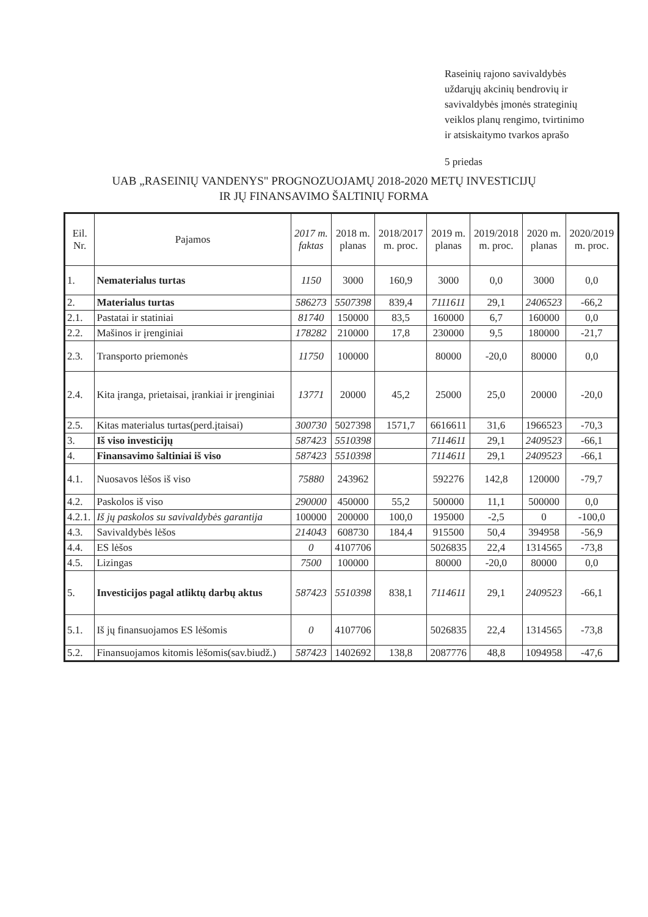Raseinių rajono savivaldybės
uždarųjų akcinių bendrovių ir
savivaldybės įmonės strateginių
veiklos planų rengimo, tvirtinimo
ir atsiskaitymo tvarkos aprašo
5 priedas
UAB „RASEINIŲ VANDENYS" PROGNOZUOJAMŲ 2018-2020 METŲ INVESTICIJŲ
IR JŲ FINANSAVIMO ŠALTINIŲ FORMA
| Eil. Nr. | Pajamos | 2017 m. faktas | 2018 m. planas | 2018/2017 m. proc. | 2019 m. planas | 2019/2018 m. proc. | 2020 m. planas | 2020/2019 m. proc. |
| --- | --- | --- | --- | --- | --- | --- | --- | --- |
| 1. | Nematerialus turtas | 1150 | 3000 | 160,9 | 3000 | 0,0 | 3000 | 0,0 |
| 2. | Materialus turtas | 586273 | 5507398 | 839,4 | 7111611 | 29,1 | 2406523 | -66,2 |
| 2.1. | Pastatai ir statiniai | 81740 | 150000 | 83,5 | 160000 | 6,7 | 160000 | 0,0 |
| 2.2. | Mašinos ir įrenginiai | 178282 | 210000 | 17,8 | 230000 | 9,5 | 180000 | -21,7 |
| 2.3. | Transporto priemonės | 11750 | 100000 | | 80000 | -20,0 | 80000 | 0,0 |
| 2.4. | Kita įranga, prietaisai, įrankiai ir įrenginiai | 13771 | 20000 | 45,2 | 25000 | 25,0 | 20000 | -20,0 |
| 2.5. | Kitas materialus turtas(perd.įtaisai) | 300730 | 5027398 | 1571,7 | 6616611 | 31,6 | 1966523 | -70,3 |
| 3. | Iš viso investicijų | 587423 | 5510398 | | 7114611 | 29,1 | 2409523 | -66,1 |
| 4. | Finansavimo šaltiniai iš viso | 587423 | 5510398 | | 7114611 | 29,1 | 2409523 | -66,1 |
| 4.1. | Nuosavos lėšos iš viso | 75880 | 243962 | | 592276 | 142,8 | 120000 | -79,7 |
| 4.2. | Paskolos iš viso | 290000 | 450000 | 55,2 | 500000 | 11,1 | 500000 | 0,0 |
| 4.2.1. | Iš jų paskolos su savivaldybės garantija | 100000 | 200000 | 100,0 | 195000 | -2,5 | 0 | -100,0 |
| 4.3. | Savivaldybės lėšos | 214043 | 608730 | 184,4 | 915500 | 50,4 | 394958 | -56,9 |
| 4.4. | ES lėšos | 0 | 4107706 | | 5026835 | 22,4 | 1314565 | -73,8 |
| 4.5. | Lizingas | 7500 | 100000 | | 80000 | -20,0 | 80000 | 0,0 |
| 5. | Investicijos pagal atliktų darbų aktus | 587423 | 5510398 | 838,1 | 7114611 | 29,1 | 2409523 | -66,1 |
| 5.1. | Iš jų finansuojamos ES lėšomis | 0 | 4107706 | | 5026835 | 22,4 | 1314565 | -73,8 |
| 5.2. | Finansuojamos kitomis lėšomis(sav.biudž.) | 587423 | 1402692 | 138,8 | 2087776 | 48,8 | 1094958 | -47,6 |